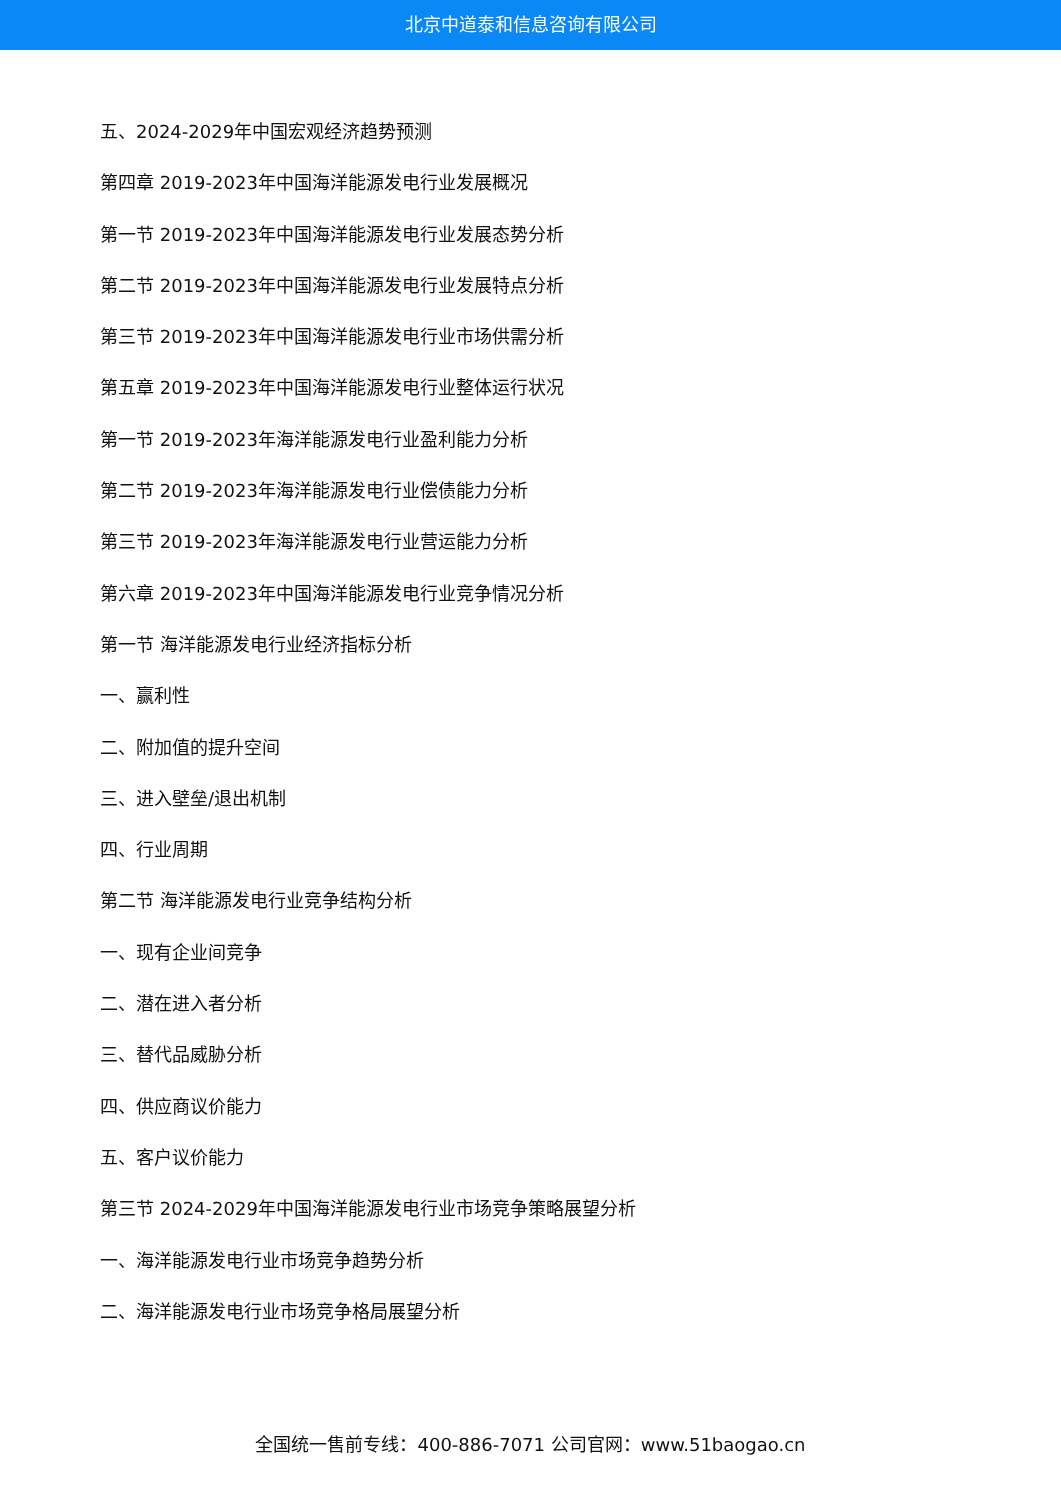北京中道泰和信息咨询有限公司
五、2024-2029年中国宏观经济趋势预测
第四章 2019-2023年中国海洋能源发电行业发展概况
第一节 2019-2023年中国海洋能源发电行业发展态势分析
第二节 2019-2023年中国海洋能源发电行业发展特点分析
第三节 2019-2023年中国海洋能源发电行业市场供需分析
第五章 2019-2023年中国海洋能源发电行业整体运行状况
第一节 2019-2023年海洋能源发电行业盈利能力分析
第二节 2019-2023年海洋能源发电行业偿债能力分析
第三节 2019-2023年海洋能源发电行业营运能力分析
第六章 2019-2023年中国海洋能源发电行业竞争情况分析
第一节 海洋能源发电行业经济指标分析
一、赢利性
二、附加值的提升空间
三、进入壁垒/退出机制
四、行业周期
第二节 海洋能源发电行业竞争结构分析
一、现有企业间竞争
二、潜在进入者分析
三、替代品威胁分析
四、供应商议价能力
五、客户议价能力
第三节 2024-2029年中国海洋能源发电行业市场竞争策略展望分析
一、海洋能源发电行业市场竞争趋势分析
二、海洋能源发电行业市场竞争格局展望分析
全国统一售前专线：400-886-7071 公司官网：www.51baogao.cn